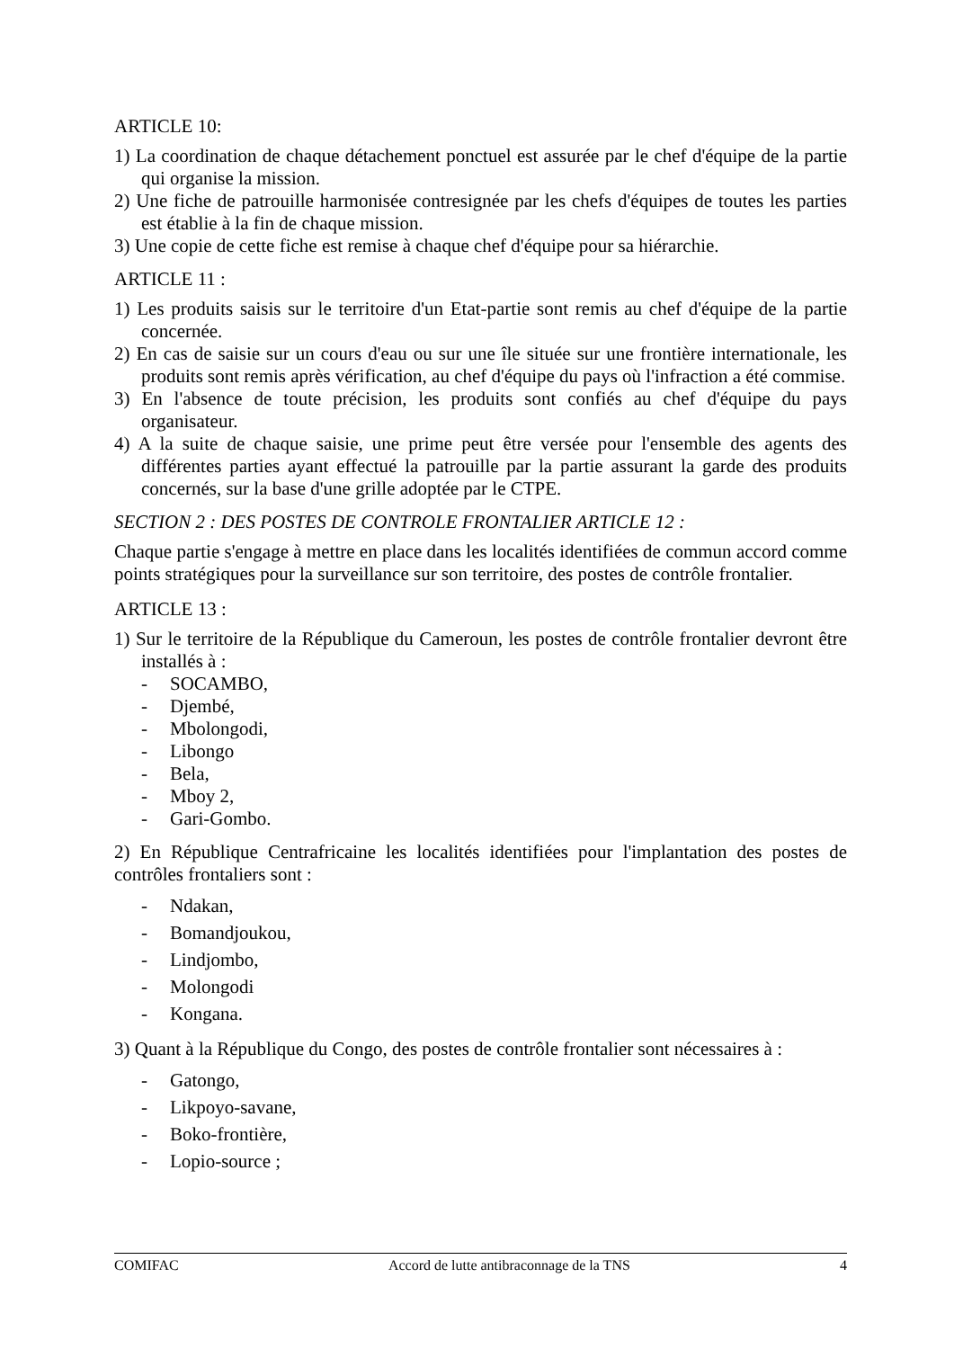ARTICLE 10:
1) La coordination de chaque détachement ponctuel est assurée par le chef d'équipe de la partie qui organise la mission.
2) Une fiche de patrouille harmonisée contresignée par les chefs d'équipes de toutes les parties est établie à la fin de chaque mission.
3) Une copie de cette fiche est remise à chaque chef d'équipe pour sa hiérarchie.
ARTICLE 11 :
1) Les produits saisis sur le territoire d'un Etat-partie sont remis au chef d'équipe de la partie concernée.
2) En cas de saisie sur un cours d'eau ou sur une île située sur une frontière internationale, les produits sont remis après vérification, au chef d'équipe du pays où l'infraction a été commise.
3) En l'absence de toute précision, les produits sont confiés au chef d'équipe du pays organisateur.
4) A la suite de chaque saisie, une prime peut être versée pour l'ensemble des agents des différentes parties ayant effectué la patrouille par la partie assurant la garde des produits concernés, sur la base d'une grille adoptée par le CTPE.
SECTION 2 : DES POSTES DE CONTROLE FRONTALIER ARTICLE 12 :
Chaque partie s'engage à mettre en place dans les localités identifiées de commun accord comme points stratégiques pour la surveillance sur son territoire, des postes de contrôle frontalier.
ARTICLE 13 :
1) Sur le territoire de la République du Cameroun, les postes de contrôle frontalier devront être installés à :
- SOCAMBO,
- Djembé,
- Mbolongodi,
- Libongo
- Bela,
- Mboy 2,
- Gari-Gombo.
2) En République Centrafricaine les localités identifiées pour l'implantation des postes de contrôles frontaliers sont :
- Ndakan,
- Bomandjoukou,
- Lindjombo,
- Molongodi
- Kongana.
3) Quant à la République du Congo, des postes de contrôle frontalier sont nécessaires à :
- Gatongo,
- Likpoyo-savane,
- Boko-frontière,
- Lopio-source ;
COMIFAC Accord de lutte antibraconnage de la TNS 4